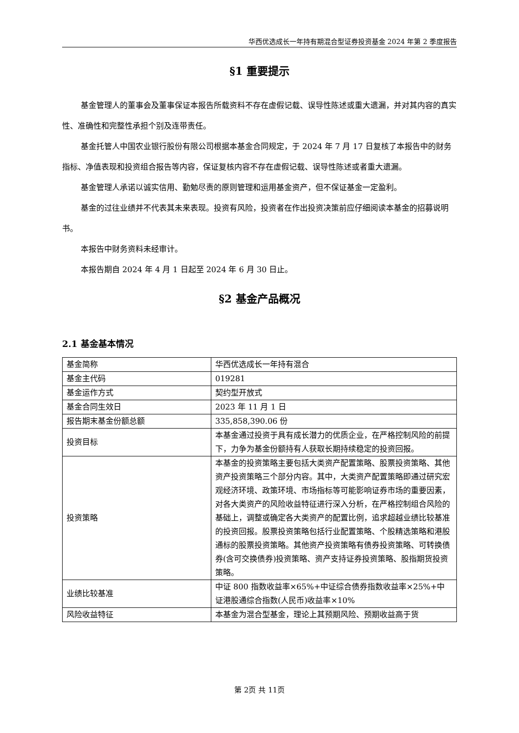华西优选成长一年持有期混合型证券投资基金 2024 年第 2 季度报告
§1 重要提示
基金管理人的董事会及董事保证本报告所载资料不存在虚假记载、误导性陈述或重大遗漏，并对其内容的真实性、准确性和完整性承担个别及连带责任。
基金托管人中国农业银行股份有限公司根据本基金合同规定，于 2024 年 7 月 17 日复核了本报告中的财务指标、净值表现和投资组合报告等内容，保证复核内容不存在虚假记载、误导性陈述或者重大遗漏。
基金管理人承诺以诚实信用、勤勉尽责的原则管理和运用基金资产，但不保证基金一定盈利。
基金的过往业绩并不代表其未来表现。投资有风险，投资者在作出投资决策前应仔细阅读本基金的招募说明书。
本报告中财务资料未经审计。
本报告期自 2024 年 4 月 1 日起至 2024 年 6 月 30 日止。
§2 基金产品概况
2.1 基金基本情况
| 基金简称 | 华西优选成长一年持有混合 |
| 基金主代码 | 019281 |
| 基金运作方式 | 契约型开放式 |
| 基金合同生效日 | 2023 年 11 月 1 日 |
| 报告期末基金份额总额 | 335,858,390.06 份 |
| 投资目标 | 本基金通过投资于具有成长潜力的优质企业，在严格控制风险的前提下，力争为基金份额持有人获取长期持续稳定的投资回报。 |
| 投资策略 | 本基金的投资策略主要包括大类资产配置策略、股票投资策略、其他资产投资策略三个部分内容。其中，大类资产配置策略即通过研究宏观经济环境、政策环境、市场指标等可能影响证券市场的重要因素，对各大类资产的风险收益特征进行深入分析，在严格控制组合风险的基础上，调整或确定各大类资产的配置比例，追求超越业绩比较基准的投资回报。股票投资策略包括行业配置策略、个股精选策略和港股通标的股票投资策略。其他资产投资策略有债券投资策略、可转换债券(含可交换债券)投资策略、资产支持证券投资策略、股指期货投资策略。 |
| 业绩比较基准 | 中证 800 指数收益率×65%+中证综合债券指数收益率×25%+中证港股通综合指数(人民币)收益率×10% |
| 风险收益特征 | 本基金为混合型基金，理论上其预期风险、预期收益高于货 |
第 2页 共 11页